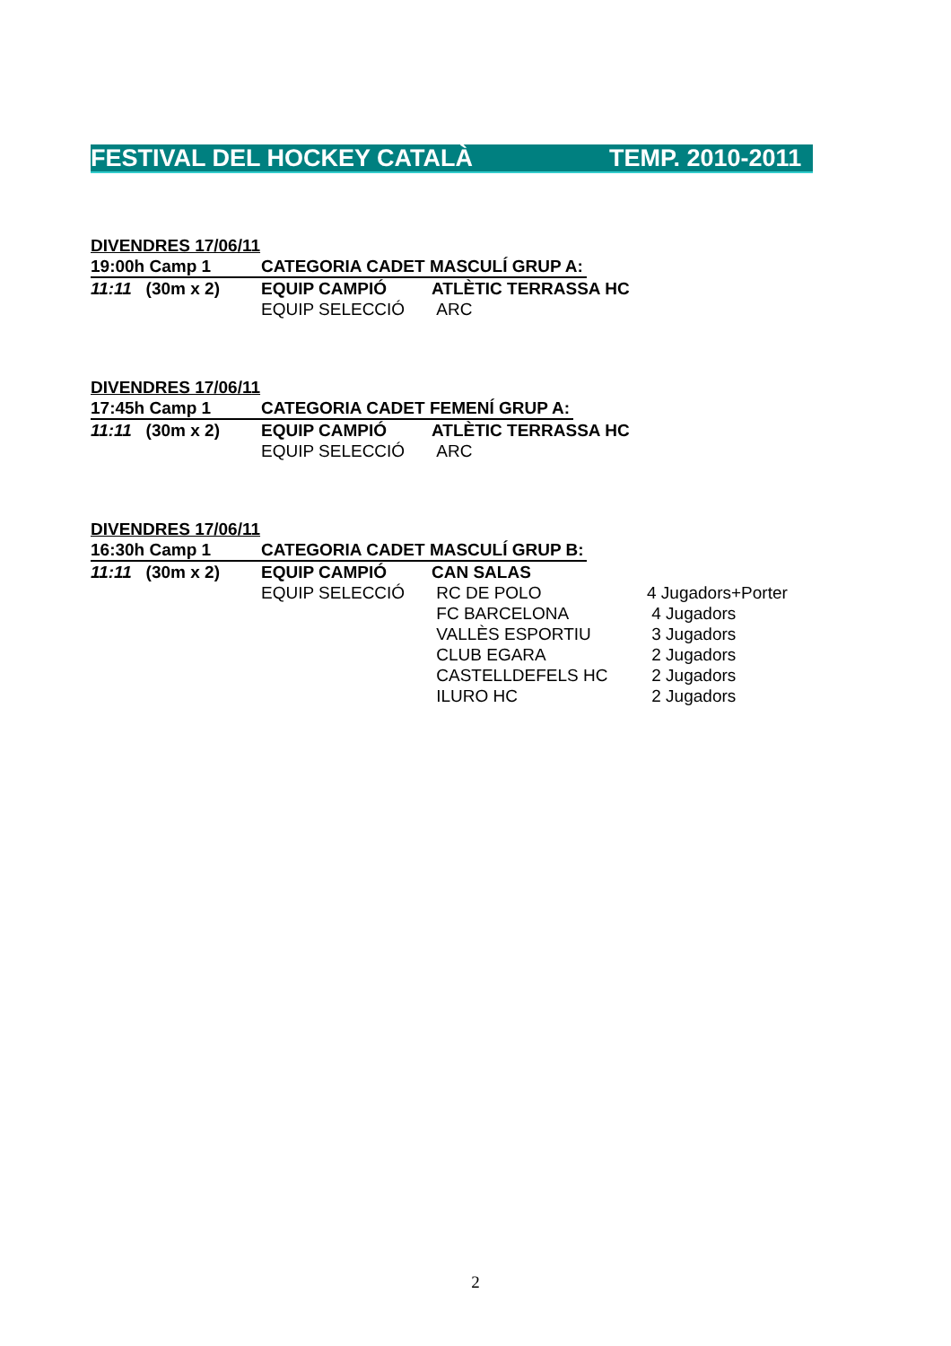FESTIVAL DEL HOCKEY CATALÀ TEMP. 2010-2011
DIVENDRES 17/06/11
19:00h Camp 1 CATEGORIA CADET MASCULÍ GRUP A:
11:11 (30m x 2) EQUIP CAMPIÓ ATLÈTIC TERRASSA HC
EQUIP SELECCIÓ ARC
DIVENDRES 17/06/11
17:45h Camp 1 CATEGORIA CADET FEMENÍ GRUP A:
11:11 (30m x 2) EQUIP CAMPIÓ ATLÈTIC TERRASSA HC
EQUIP SELECCIÓ ARC
DIVENDRES 17/06/11
16:30h Camp 1 CATEGORIA CADET MASCULÍ GRUP B:
11:11 (30m x 2) EQUIP CAMPIÓ CAN SALAS
EQUIP SELECCIÓ RC DE POLO 4 Jugadors+Porter
FC BARCELONA 4 Jugadors
VALLÈS ESPORTIU 3 Jugadors
CLUB EGARA 2 Jugadors
CASTELLDEFELS HC 2 Jugadors
ILURO HC 2 Jugadors
2